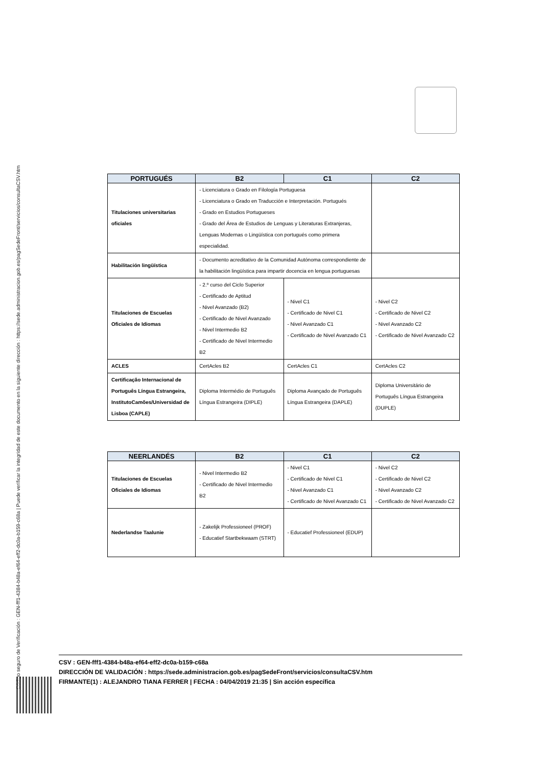Código seguro de Verificación : GEN-fff1-4384-b48a-ef64-eff2-dc0a-b159-c68a | Puede verificar la integridad de este documento en la siguiente dirección : https://sede.administracion.gob.es/pagSedeFront/servicios/consultaCSV.htm
| PORTUGUÉS | B2 | C1 | C2 |
| --- | --- | --- | --- |
| Titulaciones universitarias oficiales | - Licenciatura o Grado en Filología Portuguesa - Licenciatura o Grado en Traducción e Interpretación. Portugués - Grado en Estudios Portugueses - Grado del Área de Estudios de Lenguas y Literaturas Extranjeras, Lenguas Modernas o Lingüística con portugués como primera especialidad. | | |
| Habilitación lingüística | - Documento acreditativo de la Comunidad Autónoma correspondiente de la habilitación lingüística para impartir docencia en lengua portuguesas | | |
| Titulaciones de Escuelas Oficiales de Idiomas | - 2.º curso del Ciclo Superior - Certificado de Aptitud - Nivel Avanzado (B2) - Certificado de Nivel Avanzado - Nivel Intermedio B2 - Certificado de Nivel Intermedio B2 | - Nivel C1 - Certificado de Nivel C1 - Nivel Avanzado C1 - Certificado de Nivel Avanzado C1 | - Nivel C2 - Certificado de Nivel C2 - Nivel Avanzado C2 - Certificado de Nivel Avanzado C2 |
| ACLES | CertAcles B2 | CertAcles C1 | CertAcles C2 |
| Certificação Internacional de Português Língua Estrangeira, InstitutoCamões/Universidad de Lisboa (CAPLE) | Diploma Intermédio de Português Língua Estrangeira (DIPLE) | Diploma Avançado de Português Língua Estrangeira (DAPLE) | Diploma Universitário de Português Língua Estrangeira (DUPLE) |
| NEERLANDÉS | B2 | C1 | C2 |
| --- | --- | --- | --- |
| Titulaciones de Escuelas Oficiales de Idiomas | - Nivel Intermedio B2 - Certificado de Nivel Intermedio B2 | - Nivel C1 - Certificado de Nivel C1 - Nivel Avanzado C1 - Certificado de Nivel Avanzado C1 | - Nivel C2 - Certificado de Nivel C2 - Nivel Avanzado C2 - Certificado de Nivel Avanzado C2 |
| Nederlandse Taalunie | - Zakelijk Professioneel (PROF) - Educatief Startbekwaam (STRT) | - Educatief Professioneel (EDUP) | |
CSV : GEN-fff1-4384-b48a-ef64-eff2-dc0a-b159-c68a
DIRECCIÓN DE VALIDACIÓN : https://sede.administracion.gob.es/pagSedeFront/servicios/consultaCSV.htm
FIRMANTE(1) : ALEJANDRO TIANA FERRER | FECHA : 04/04/2019 21:35 | Sin acción específica